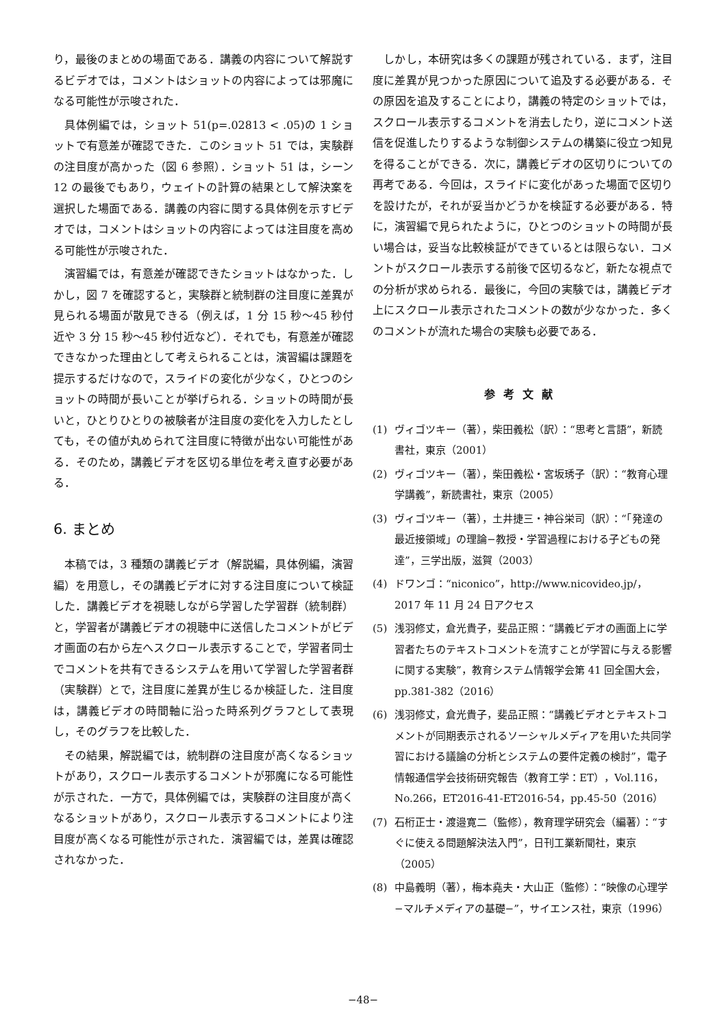り，最後のまとめの場面である．講義の内容について解説するビデオでは，コメントはショットの内容によっては邪魔になる可能性が示唆された．
具体例編では，ショット 51(p=.02813 < .05)の 1 ショットで有意差が確認できた．このショット 51 では，実験群の注目度が高かった（図 6 参照）．ショット 51 は，シーン 12 の最後でもあり，ウェイトの計算の結果として解決案を選択した場面である．講義の内容に関する具体例を示すビデオでは，コメントはショットの内容によっては注目度を高める可能性が示唆された．
演習編では，有意差が確認できたショットはなかった．しかし，図 7 を確認すると，実験群と統制群の注目度に差異が見られる場面が散見できる（例えば，1 分 15 秒〜45 秒付近や 3 分 15 秒〜45 秒付近など）．それでも，有意差が確認できなかった理由として考えられることは，演習編は課題を提示するだけなので，スライドの変化が少なく，ひとつのショットの時間が長いことが挙げられる．ショットの時間が長いと，ひとりひとりの被験者が注目度の変化を入力したとしても，その値が丸められて注目度に特徴が出ない可能性がある．そのため，講義ビデオを区切る単位を考え直す必要がある．
6. まとめ
本稿では，3 種類の講義ビデオ（解説編，具体例編，演習編）を用意し，その講義ビデオに対する注目度について検証した．講義ビデオを視聴しながら学習した学習群（統制群）と，学習者が講義ビデオの視聴中に送信したコメントがビデオ画面の右から左へスクロール表示することで，学習者同士でコメントを共有できるシステムを用いて学習した学習者群（実験群）とで，注目度に差異が生じるか検証した．注目度は，講義ビデオの時間軸に沿った時系列グラフとして表現し，そのグラフを比較した．
その結果，解説編では，統制群の注目度が高くなるショットがあり，スクロール表示するコメントが邪魔になる可能性が示された．一方で，具体例編では，実験群の注目度が高くなるショットがあり，スクロール表示するコメントにより注目度が高くなる可能性が示された．演習編では，差異は確認されなかった．
しかし，本研究は多くの課題が残されている．まず，注目度に差異が見つかった原因について追及する必要がある．その原因を追及することにより，講義の特定のショットでは，スクロール表示するコメントを消去したり，逆にコメント送信を促進したりするような制御システムの構築に役立つ知見を得ることができる．次に，講義ビデオの区切りについての再考である．今回は，スライドに変化があった場面で区切りを設けたが，それが妥当かどうかを検証する必要がある．特に，演習編で見られたように，ひとつのショットの時間が長い場合は，妥当な比較検証ができているとは限らない．コメントがスクロール表示する前後で区切るなど，新たな視点での分析が求められる．最後に，今回の実験では，講義ビデオ上にスクロール表示されたコメントの数が少なかった．多くのコメントが流れた場合の実験も必要である．
参考文献
(1) ヴィゴツキー（著），柴田義松（訳）：“思考と言語”，新読書社，東京（2001）
(2) ヴィゴツキー（著），柴田義松・宮坂琇子（訳）：“教育心理学講義”，新読書社，東京（2005）
(3) ヴィゴツキー（著），土井捷三・神谷栄司（訳）：“「発達の最近接領域」の理論−教授・学習過程における子どもの発達”，三学出版，滋賀（2003）
(4) ドワンゴ：“niconico”，http://www.nicovideo.jp/，2017 年 11 月 24 日アクセス
(5) 浅羽修丈，倉光貴子，斐品正照：“講義ビデオの画面上に学習者たちのテキストコメントを流すことが学習に与える影響に関する実験”，教育システム情報学会第 41 回全国大会，pp.381-382（2016）
(6) 浅羽修丈，倉光貴子，斐品正照：“講義ビデオとテキストコメントが同期表示されるソーシャルメディアを用いた共同学習における議論の分析とシステムの要件定義の検討”，電子情報通信学会技術研究報告（教育工学：ET），Vol.116，No.266，ET2016-41-ET2016-54，pp.45-50（2016）
(7) 石桁正士・渡邉寛二（監修），教育理学研究会（編著）：“すぐに使える問題解決法入門”，日刊工業新聞社，東京（2005）
(8) 中島義明（著），梅本堯夫・大山正（監修）：“映像の心理学−マルチメディアの基礎−”，サイエンス社，東京（1996）
−48−